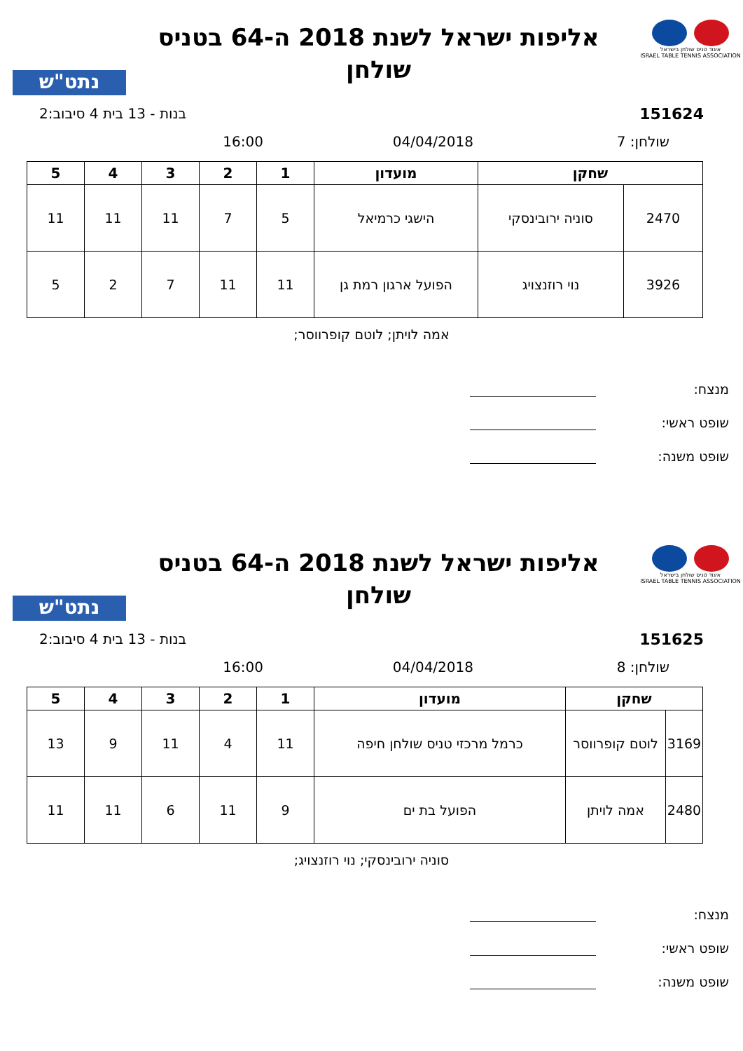איגוד טניס שולחן בישראל
ISRAEL TABLE TENNIS ASSOCIATION
אליפות ישראל לשנת 2018 ה-64 בטניס
שולחן
נתט"ש
151624 בנות - 13 בית 4 סיבוב:2
שולחן: 7 04/04/2018 16:00
| שחקן | | מועדון | 1 | 2 | 3 | 4 | 5 |
| --- | --- | --- | --- | --- | --- | --- | --- |
| 2470 | סוניה ירובינסקי | הישגי כרמיאל | 5 | 7 | 11 | 11 | 11 |
| 3926 | נוי רוזנצויג | הפועל ארגון רמת גן | 11 | 11 | 7 | 2 | 5 |
אמה לויתן; לוטם קופרווסר;
מנצח:
שופט ראשי:
שופט משנה:
איגוד טניס שולחן בישראל
ISRAEL TABLE TENNIS ASSOCIATION
אליפות ישראל לשנת 2018 ה-64 בטניס
שולחן
נתט"ש
151625 בנות - 13 בית 4 סיבוב:2
שולחן: 8 04/04/2018 16:00
| שחקן | | מועדון | 1 | 2 | 3 | 4 | 5 |
| --- | --- | --- | --- | --- | --- | --- | --- |
| 3169 | לוטם קופרווסר | כרמל מרכזי טניס שולחן חיפה | 11 | 4 | 11 | 9 | 13 |
| 2480 | אמה לויתן | הפועל בת ים | 9 | 11 | 6 | 11 | 11 |
סוניה ירובינסקי; נוי רוזנצויג;
מנצח:
שופט ראשי:
שופט משנה: